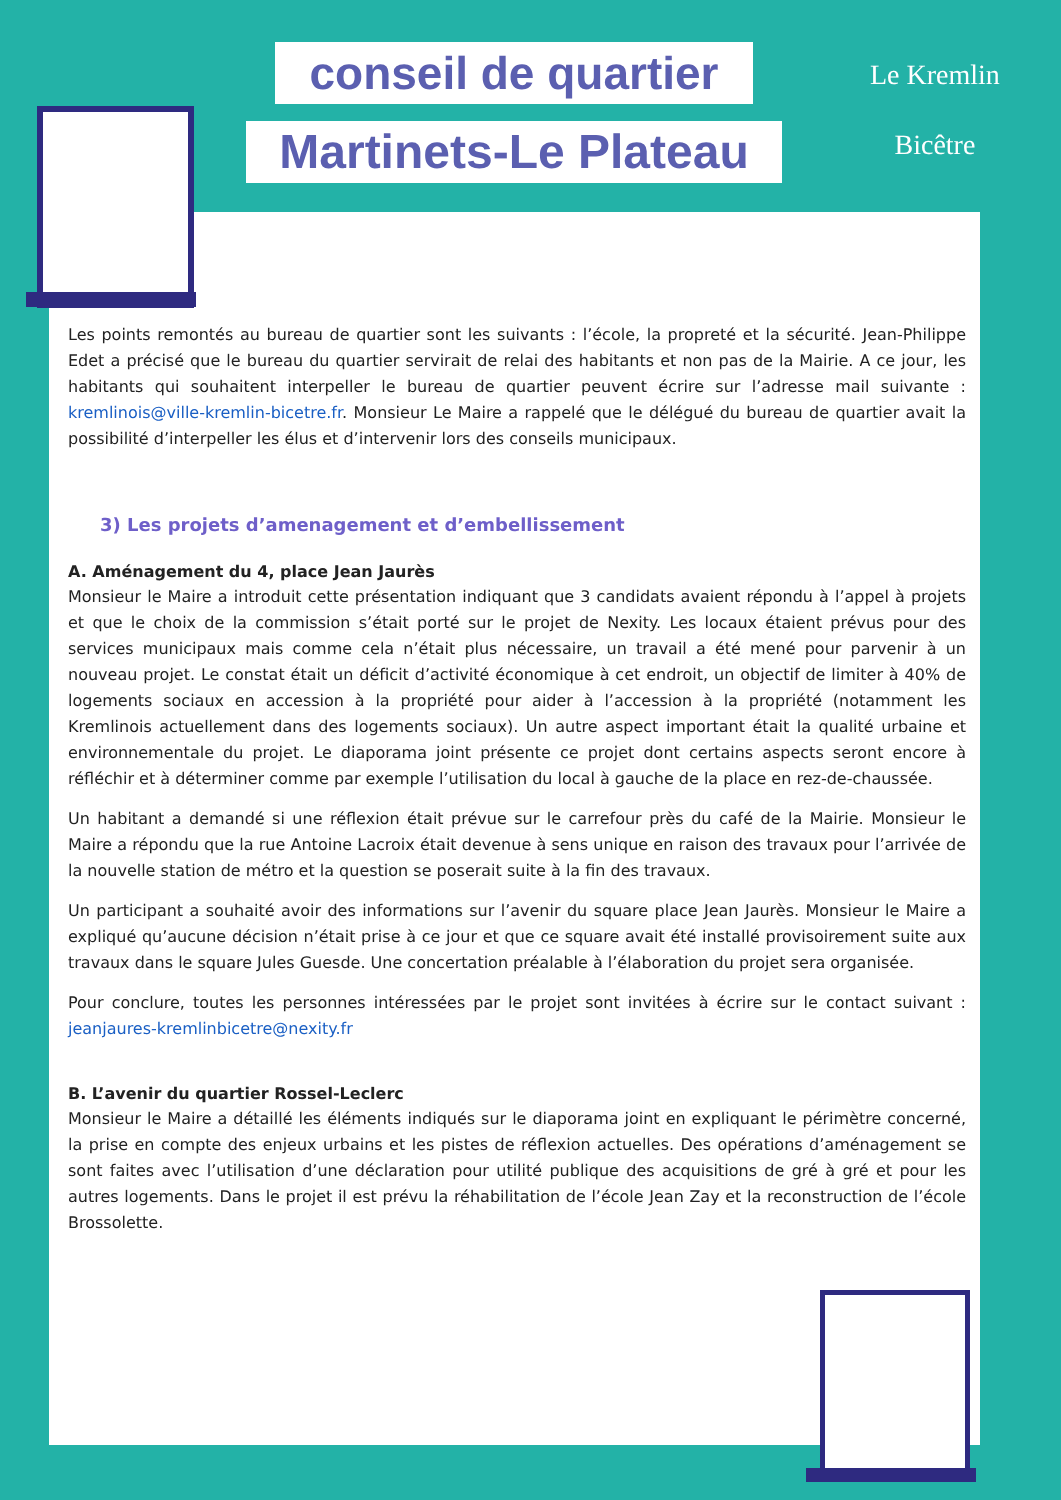conseil de quartier
Martinets-Le Plateau
Le Kremlin
Bicêtre
Les points remontés au bureau de quartier sont les suivants : l’école, la propreté et la sécurité. Jean-Philippe Edet a précisé que le bureau du quartier servirait de relai des habitants et non pas de la Mairie. A ce jour, les habitants qui souhaitent interpeller le bureau de quartier peuvent écrire sur l’adresse mail suivante : kremlinois@ville-kremlin-bicetre.fr. Monsieur Le Maire a rappelé que le délégué du bureau de quartier avait la possibilité d’interpeller les élus et d’intervenir lors des conseils municipaux.
3) Les projets d’amenagement et d’embellissement
A. Aménagement du 4, place Jean Jaurès
Monsieur le Maire a introduit cette présentation indiquant que 3 candidats avaient répondu à l’appel à projets et que le choix de la commission s’était porté sur le projet de Nexity. Les locaux étaient prévus pour des services municipaux mais comme cela n’était plus nécessaire, un travail a été mené pour parvenir à un nouveau projet. Le constat était un déficit d’activité économique à cet endroit, un objectif de limiter à 40% de logements sociaux en accession à la propriété pour aider à l’accession à la propriété (notamment les Kremlinois actuellement dans des logements sociaux). Un autre aspect important était la qualité urbaine et environnementale du projet. Le diaporama joint présente ce projet dont certains aspects seront encore à réfléchir et à déterminer comme par exemple l’utilisation du local à gauche de la place en rez-de-chaussée.
Un habitant a demandé si une réflexion était prévue sur le carrefour près du café de la Mairie. Monsieur le Maire a répondu que la rue Antoine Lacroix était devenue à sens unique en raison des travaux pour l’arrivée de la nouvelle station de métro et la question se poserait suite à la fin des travaux.
Un participant a souhaité avoir des informations sur l’avenir du square place Jean Jaurès. Monsieur le Maire a expliqué qu’aucune décision n’était prise à ce jour et que ce square avait été installé provisoirement suite aux travaux dans le square Jules Guesde. Une concertation préalable à l’élaboration du projet sera organisée.
Pour conclure, toutes les personnes intéressées par le projet sont invitées à écrire sur le contact suivant : jeanjaures-kremlinbicetre@nexity.fr
B. L’avenir du quartier Rossel-Leclerc
Monsieur le Maire a détaillé les éléments indiqués sur le diaporama joint en expliquant le périmètre concerné, la prise en compte des enjeux urbains et les pistes de réflexion actuelles. Des opérations d’aménagement se sont faites avec l’utilisation d’une déclaration pour utilité publique des acquisitions de gré à gré et pour les autres logements. Dans le projet il est prévu la réhabilitation de l’école Jean Zay et la reconstruction de l’école Brossolette.